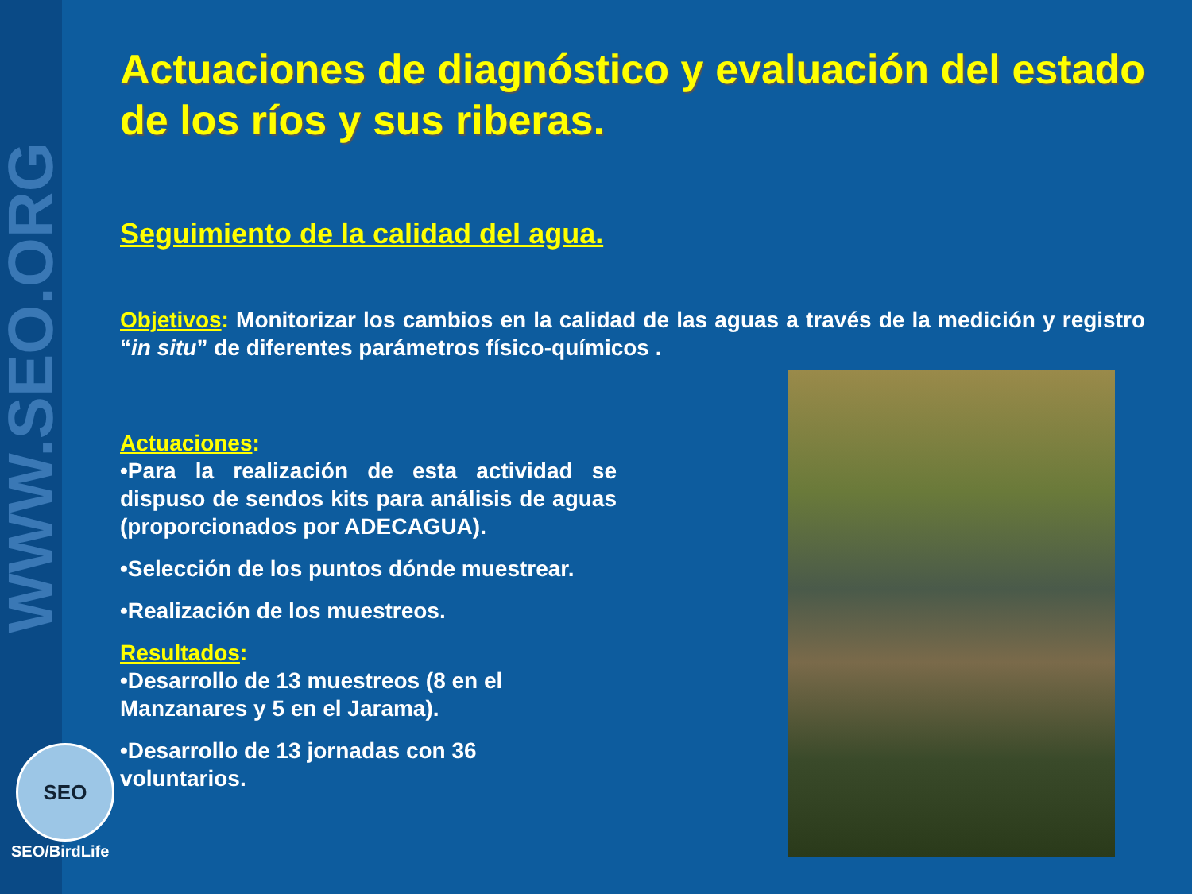WWW.SEO.ORG
SEO
SEO/BirdLife
Actuaciones de diagnóstico y evaluación del estado de los ríos y sus riberas.
Seguimiento de la calidad del agua.
Objetivos: Monitorizar los cambios en la calidad de las aguas a través de la medición y registro “in situ” de diferentes parámetros físico-químicos .
Actuaciones:
•Para la realización de esta actividad se dispuso de sendos kits para análisis de aguas (proporcionados por ADECAGUA).
•Selección de los puntos dónde muestrear.
•Realización de los muestreos.
Resultados:
•Desarrollo de 13 muestreos (8 en el
Manzanares y 5 en el Jarama).
•Desarrollo de 13 jornadas con 36
voluntarios.